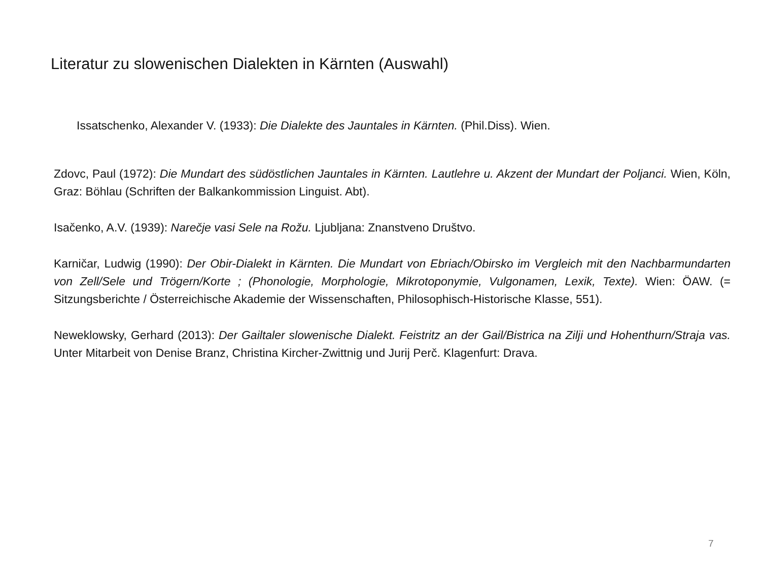Literatur zu slowenischen Dialekten in Kärnten (Auswahl)
Issatschenko, Alexander V. (1933): Die Dialekte des Jauntales in Kärnten. (Phil.Diss). Wien.
Zdovc, Paul (1972): Die Mundart des südöstlichen Jauntales in Kärnten. Lautlehre u. Akzent der Mundart der Poljanci. Wien, Köln, Graz: Böhlau (Schriften der Balkankommission Linguist. Abt).
Isačenko, A.V. (1939): Narečje vasi Sele na Rožu. Ljubljana: Znanstveno Društvo.
Karničar, Ludwig (1990): Der Obir-Dialekt in Kärnten. Die Mundart von Ebriach/Obirsko im Vergleich mit den Nachbarmundarten von Zell/Sele und Trögern/Korte ; (Phonologie, Morphologie, Mikrotoponymie, Vulgonamen, Lexik, Texte). Wien: ÖAW. (= Sitzungsberichte / Österreichische Akademie der Wissenschaften, Philosophisch-Historische Klasse, 551).
Neweklowsky, Gerhard (2013): Der Gailtaler slowenische Dialekt. Feistritz an der Gail/Bistrica na Zilji und Hohenthurn/Straja vas. Unter Mitarbeit von Denise Branz, Christina Kircher-Zwittnig und Jurij Perč. Klagenfurt: Drava.
7